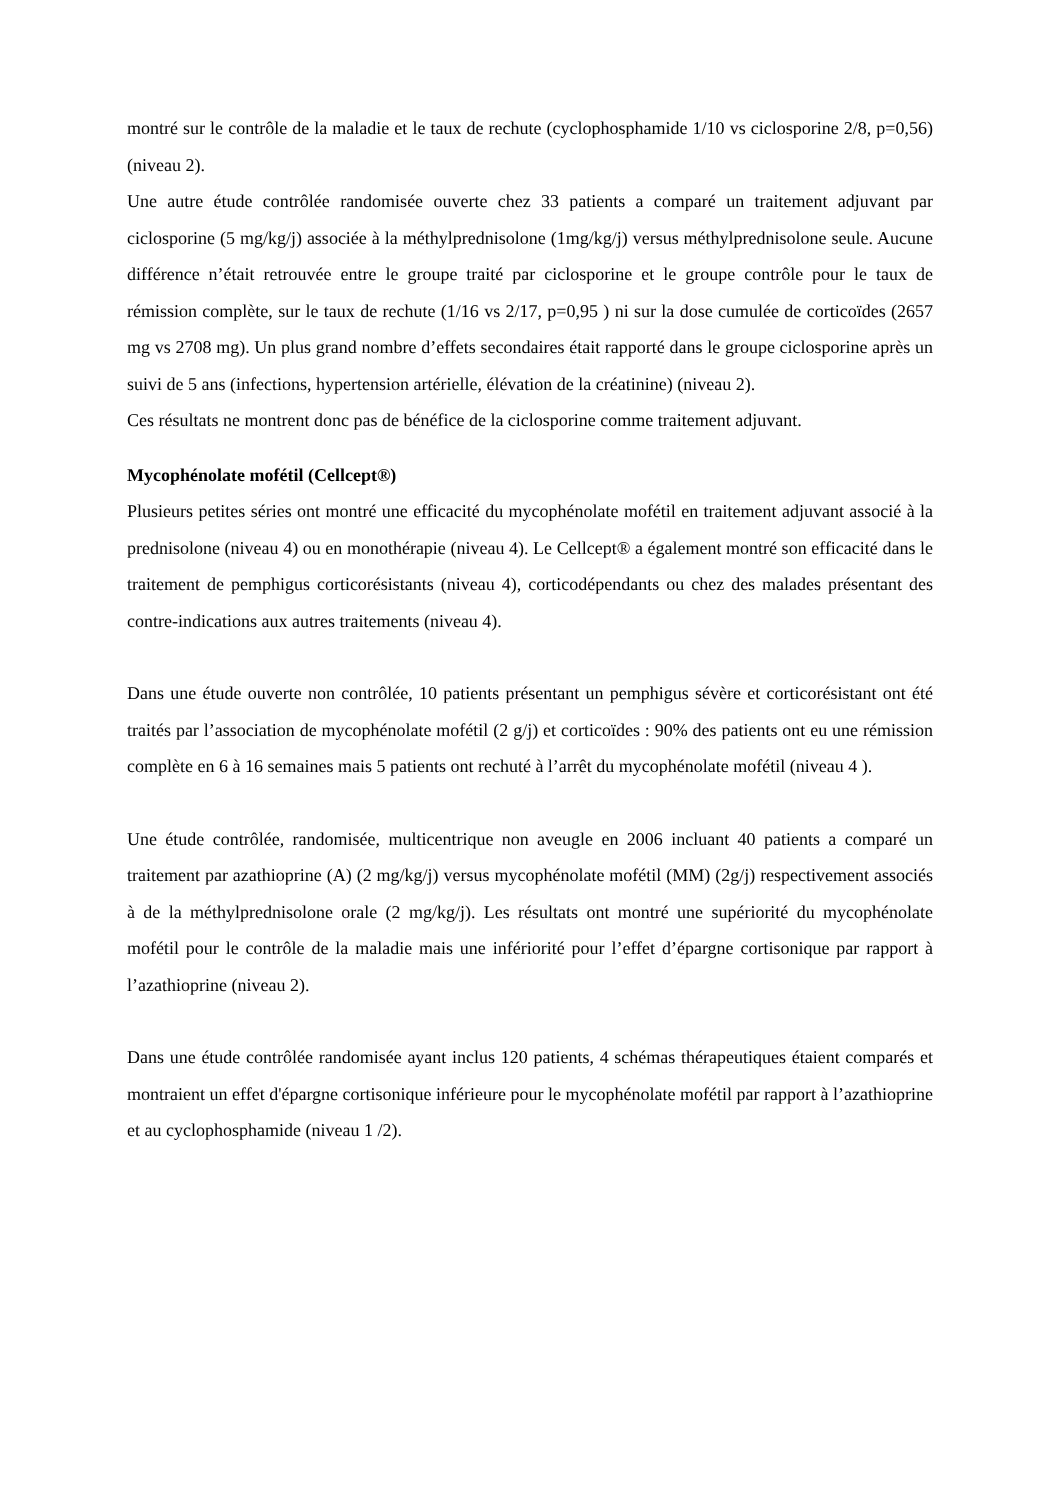montré sur le contrôle de la maladie et le taux de rechute (cyclophosphamide 1/10 vs ciclosporine 2/8, p=0,56) (niveau 2).
Une autre étude contrôlée randomisée ouverte chez 33 patients a comparé un traitement adjuvant par ciclosporine (5 mg/kg/j) associée à la méthylprednisolone (1mg/kg/j) versus méthylprednisolone seule. Aucune différence n’était retrouvée entre le groupe traité par ciclosporine et le groupe contrôle pour le taux de rémission complète, sur le taux de rechute (1/16 vs 2/17, p=0,95 ) ni sur la dose cumulée de corticoïdes (2657 mg vs 2708 mg). Un plus grand nombre d’effets secondaires était rapporté dans le groupe ciclosporine après un suivi de 5 ans (infections, hypertension artérielle, élévation de la créatinine) (niveau 2).
Ces résultats ne montrent donc pas de bénéfice de la ciclosporine comme traitement adjuvant.
Mycophénolate mofétil (Cellcept®)
Plusieurs petites séries ont montré une efficacité du mycophénolate mofétil en traitement adjuvant associé à la prednisolone (niveau 4) ou en monothérapie (niveau 4). Le Cellcept® a également montré son efficacité dans le traitement de pemphigus corticorésistants (niveau 4), corticodépendants ou chez des malades présentant des contre-indications aux autres traitements (niveau 4).
Dans une étude ouverte non contrôlée, 10 patients présentant un pemphigus sévère et corticorésistant ont été traités par l’association de mycophénolate mofétil (2 g/j) et corticoïdes : 90% des patients ont eu une rémission complète en 6 à 16 semaines mais 5 patients ont rechuté à l’arrêt du mycophénolate mofétil (niveau 4 ).
Une étude contrôlée, randomisée, multicentrique non aveugle en 2006 incluant 40 patients a comparé un traitement par azathioprine (A) (2 mg/kg/j) versus mycophénolate mofétil (MM) (2g/j) respectivement associés à de la méthylprednisolone orale (2 mg/kg/j). Les résultats ont montré une supériorité du mycophénolate mofétil pour le contrôle de la maladie mais une infériorité pour l’effet d’épargne cortisonique par rapport à l’azathioprine (niveau 2).
Dans une étude contrôlée randomisée ayant inclus 120 patients, 4 schémas thérapeutiques étaient comparés et montraient un effet d'épargne cortisonique inférieure pour le mycophénolate mofétil par rapport à l’azathioprine et au cyclophosphamide (niveau 1 /2).